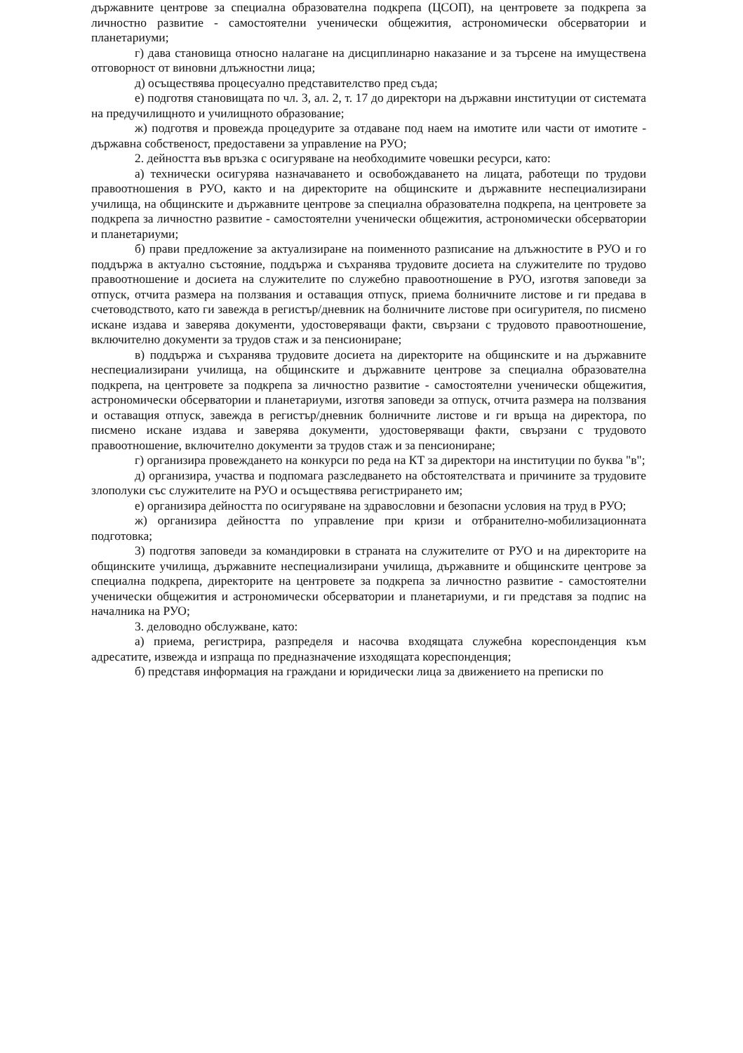държавните центрове за специална образователна подкрепа (ЦСОП), на центровете за подкрепа за личностно развитие - самостоятелни ученически общежития, астрономически обсерватории и планетариуми;
г) дава становища относно налагане на дисциплинарно наказание и за търсене на имуществена отговорност от виновни длъжностни лица;
д) осъществява процесуално представителство пред съда;
е) подготвя становищата по чл. 3, ал. 2, т. 17 до директори на държавни институции от системата на предучилищното и училищното образование;
ж) подготвя и провежда процедурите за отдаване под наем на имотите или части от имотите - държавна собственост, предоставени за управление на РУО;
2. дейността във връзка с осигуряване на необходимите човешки ресурси, като:
а) технически осигурява назначаването и освобождаването на лицата, работещи по трудови правоотношения в РУО, както и на директорите на общинските и държавните неспециализирани училища, на общинските и държавните центрове за специална образователна подкрепа, на центровете за подкрепа за личностно развитие - самостоятелни ученически общежития, астрономически обсерватории и планетариуми;
б) прави предложение за актуализиране на поименното разписание на длъжностите в РУО и го поддържа в актуално състояние, поддържа и съхранява трудовите досиета на служителите по трудово правоотношение и досиета на служителите по служебно правоотношение в РУО, изготвя заповеди за отпуск, отчита размера на ползвания и оставащия отпуск, приема болничните листове и ги предава в счетоводството, като ги завежда в регистър/дневник на болничните листове при осигурителя, по писмено искане издава и заверява документи, удостоверяващи факти, свързани с трудовото правоотношение, включително документи за трудов стаж и за пенсиониране;
в) поддържа и съхранява трудовите досиета на директорите на общинските и на държавните неспециализирани училища, на общинските и държавните центрове за специална образователна подкрепа, на центровете за подкрепа за личностно развитие - самостоятелни ученически общежития, астрономически обсерватории и планетариуми, изготвя заповеди за отпуск, отчита размера на ползвания и оставащия отпуск, завежда в регистър/дневник болничните листове и ги връща на директора, по писмено искане издава и заверява документи, удостоверяващи факти, свързани с трудовото правоотношение, включително документи за трудов стаж и за пенсиониране;
г) организира провеждането на конкурси по реда на КТ за директори на институции по буква "в";
д) организира, участва и подпомага разследването на обстоятелствата и причините за трудовите злополуки със служителите на РУО и осъществява регистрирането им;
е) организира дейността по осигуряване на здравословни и безопасни условия на труд в РУО;
ж) организира дейността по управление при кризи и отбранително-мобилизационната подготовка;
3) подготвя заповеди за командировки в страната на служителите от РУО и на директорите на общинските училища, държавните неспециализирани училища, държавните и общинските центрове за специална подкрепа, директорите на центровете за подкрепа за личностно развитие - самостоятелни ученически общежития и астрономически обсерватории и планетариуми, и ги представя за подпис на началника на РУО;
3. деловодно обслужване, като:
а) приема, регистрира, разпределя и насочва входящата служебна кореспонденция към адресатите, извежда и изпраща по предназначение изходящата кореспонденция;
б) представя информация на граждани и юридически лица за движението на преписки по